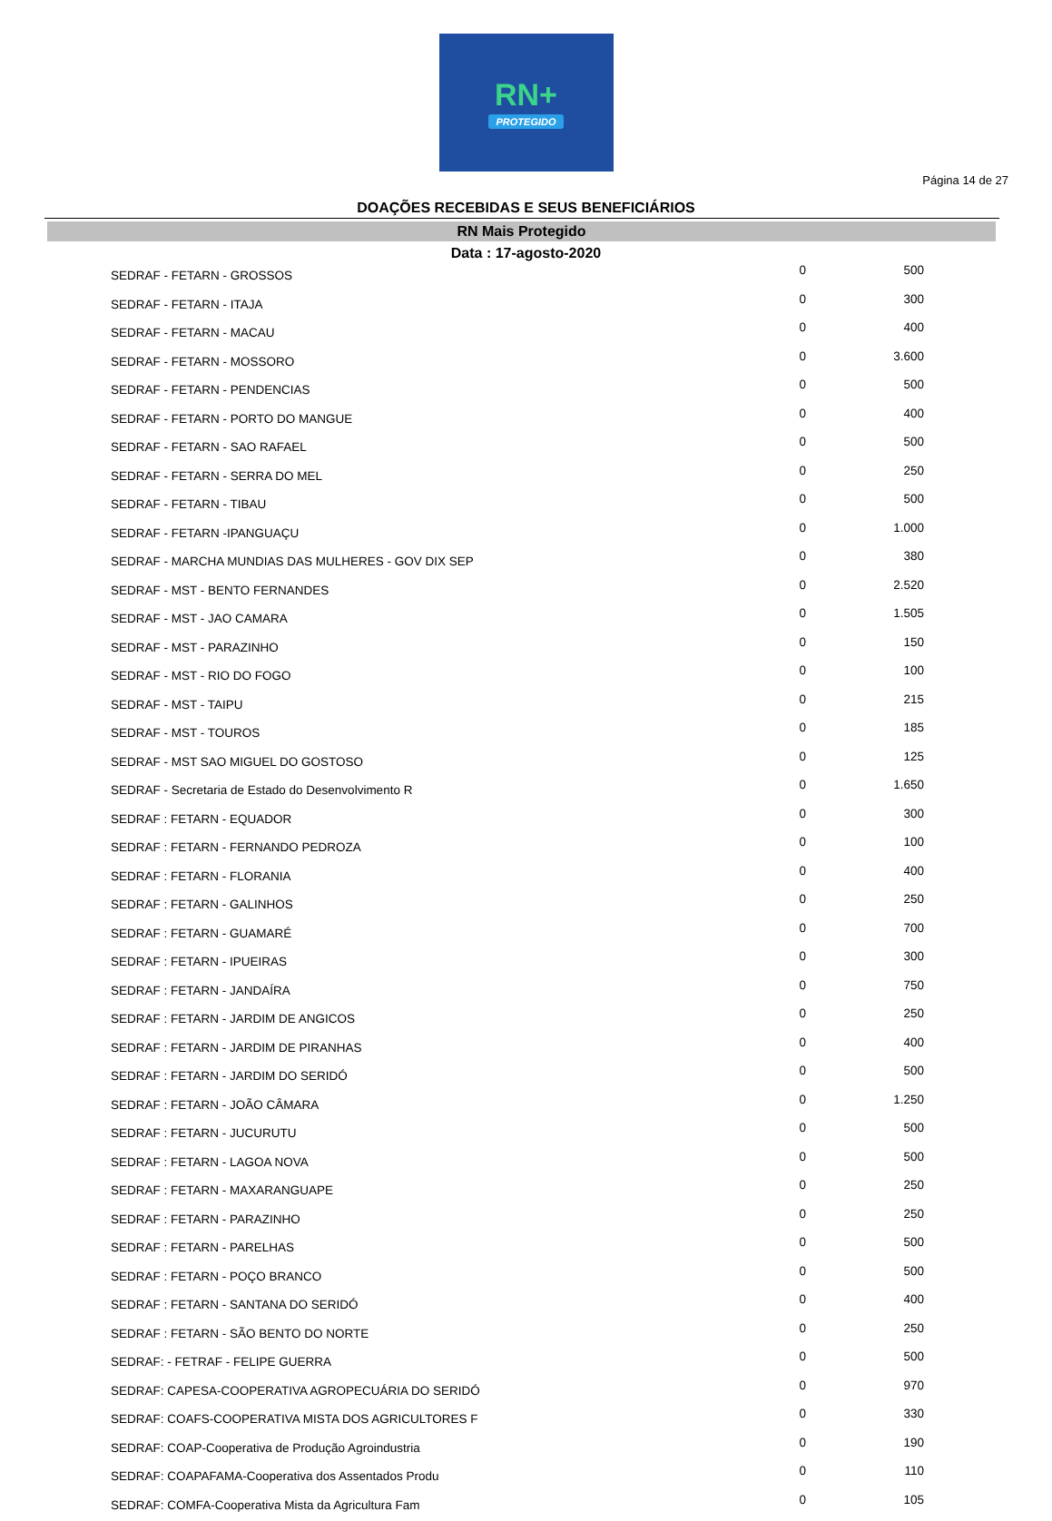RN+
PROTEGIDO
Página 14 de 27
DOAÇÕES RECEBIDAS E SEUS BENEFICIÁRIOS
RN Mais Protegido
Data : 17-agosto-2020
| SEDRAF - FETARN - GROSSOS | 0 | 500 |
| SEDRAF - FETARN - ITAJA | 0 | 300 |
| SEDRAF - FETARN - MACAU | 0 | 400 |
| SEDRAF - FETARN - MOSSORO | 0 | 3.600 |
| SEDRAF - FETARN - PENDENCIAS | 0 | 500 |
| SEDRAF - FETARN - PORTO DO MANGUE | 0 | 400 |
| SEDRAF - FETARN - SAO RAFAEL | 0 | 500 |
| SEDRAF - FETARN - SERRA DO MEL | 0 | 250 |
| SEDRAF - FETARN - TIBAU | 0 | 500 |
| SEDRAF - FETARN -IPANGUAÇU | 0 | 1.000 |
| SEDRAF - MARCHA MUNDIAS DAS MULHERES - GOV DIX SEP | 0 | 380 |
| SEDRAF - MST - BENTO FERNANDES | 0 | 2.520 |
| SEDRAF - MST - JAO CAMARA | 0 | 1.505 |
| SEDRAF - MST - PARAZINHO | 0 | 150 |
| SEDRAF - MST - RIO DO FOGO | 0 | 100 |
| SEDRAF - MST - TAIPU | 0 | 215 |
| SEDRAF - MST - TOUROS | 0 | 185 |
| SEDRAF - MST SAO MIGUEL DO GOSTOSO | 0 | 125 |
| SEDRAF - Secretaria de Estado do Desenvolvimento R | 0 | 1.650 |
| SEDRAF : FETARN - EQUADOR | 0 | 300 |
| SEDRAF : FETARN - FERNANDO PEDROZA | 0 | 100 |
| SEDRAF : FETARN - FLORANIA | 0 | 400 |
| SEDRAF : FETARN - GALINHOS | 0 | 250 |
| SEDRAF : FETARN - GUAMARÉ | 0 | 700 |
| SEDRAF : FETARN - IPUEIRAS | 0 | 300 |
| SEDRAF : FETARN - JANDAÍRA | 0 | 750 |
| SEDRAF : FETARN - JARDIM DE ANGICOS | 0 | 250 |
| SEDRAF : FETARN - JARDIM DE PIRANHAS | 0 | 400 |
| SEDRAF : FETARN - JARDIM DO SERIDÓ | 0 | 500 |
| SEDRAF : FETARN - JOÃO CÂMARA | 0 | 1.250 |
| SEDRAF : FETARN - JUCURUTU | 0 | 500 |
| SEDRAF : FETARN - LAGOA NOVA | 0 | 500 |
| SEDRAF : FETARN - MAXARANGUAPE | 0 | 250 |
| SEDRAF : FETARN - PARAZINHO | 0 | 250 |
| SEDRAF : FETARN - PARELHAS | 0 | 500 |
| SEDRAF : FETARN - POÇO BRANCO | 0 | 500 |
| SEDRAF : FETARN - SANTANA DO SERIDÓ | 0 | 400 |
| SEDRAF : FETARN - SÃO BENTO DO NORTE | 0 | 250 |
| SEDRAF: - FETRAF - FELIPE GUERRA | 0 | 500 |
| SEDRAF: CAPESA-COOPERATIVA AGROPECUÁRIA DO SERIDÓ | 0 | 970 |
| SEDRAF: COAFS-COOPERATIVA MISTA DOS AGRICULTORES F | 0 | 330 |
| SEDRAF: COAP-Cooperativa de Produção Agroindustria | 0 | 190 |
| SEDRAF: COAPAFAMA-Cooperativa dos Assentados Produ | 0 | 110 |
| SEDRAF: COMFA-Cooperativa Mista da Agricultura Fam | 0 | 105 |